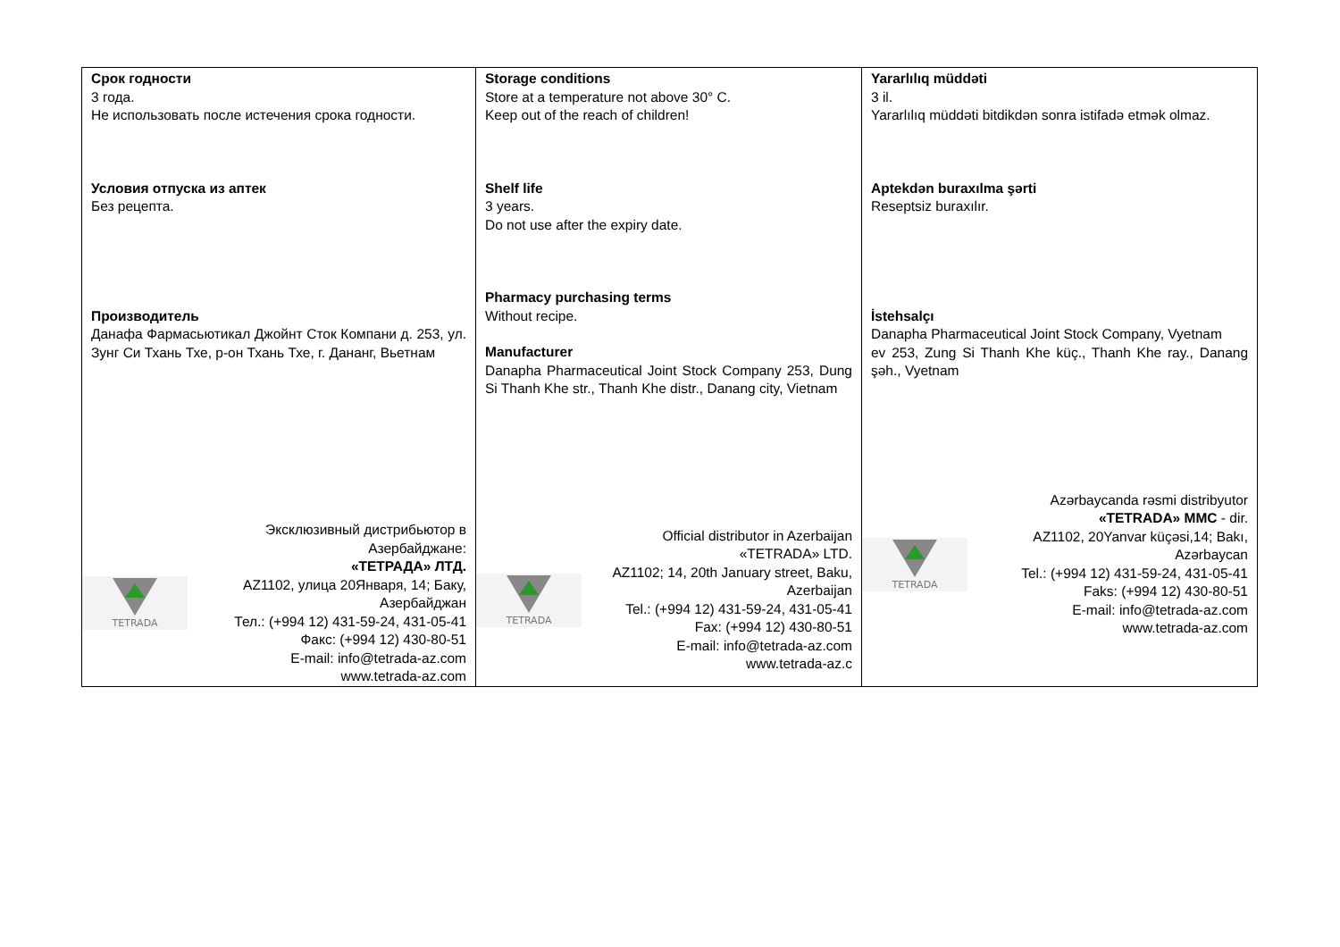| Срок годности 3 года. Не использовать после истечения срока годности. Условия отпуска из аптек Без рецепта. Производитель Данафа Фармасьютикал Джойнт Сток Компани д. 253, ул. Зунг Си Тхань Тхе, р-он Тхань Тхе, г. Дананг, Вьетнам TETRADA Эксклюзивный дистрибьютор в Азербайджане: «ТЕТРАДА» ЛТД. AZ1102, улица 20Января, 14; Баку, Азербайджан Тел.: (+994 12) 431-59-24, 431-05-41 Факс: (+994 12) 430-80-51 E-mail: info@tetrada-az.com www.tetrada-az.com | Storage conditions Store at a temperature not above 30° C. Keep out of the reach of children! Shelf life 3 years. Do not use after the expiry date. Pharmacy purchasing terms Without recipe. Manufacturer Danapha Pharmaceutical Joint Stock Company 253, Dung Si Thanh Khe str., Thanh Khe distr., Danang city, Vietnam TETRADA Official distributor in Azerbaijan «TETRADA» LTD. AZ1102; 14, 20th January street, Baku, Azerbaijan Tel.: (+994 12) 431-59-24, 431-05-41 Fax: (+994 12) 430-80-51 E-mail: info@tetrada-az.com www.tetrada-az.c | Yararlılıq müddəti 3 il. Yararlılıq müddəti bitdikdən sonra istifadə etmək olmaz. Aptekdən buraxılma şərti Reseptsiz buraxılır. İstehsalçı Danapha Pharmaceutical Joint Stock Company, Vyetnam ev 253, Zung Si Thanh Khe küç., Thanh Khe ray., Danang şəh., Vyetnam TETRADA Azərbaycanda rəsmi distribyutor «TETRADA» MMC - dir. AZ1102, 20Yanvar küçəsi,14; Bakı, Azərbaycan Tel.: (+994 12) 431-59-24, 431-05-41 Faks: (+994 12) 430-80-51 E-mail: info@tetrada-az.com www.tetrada-az.com |